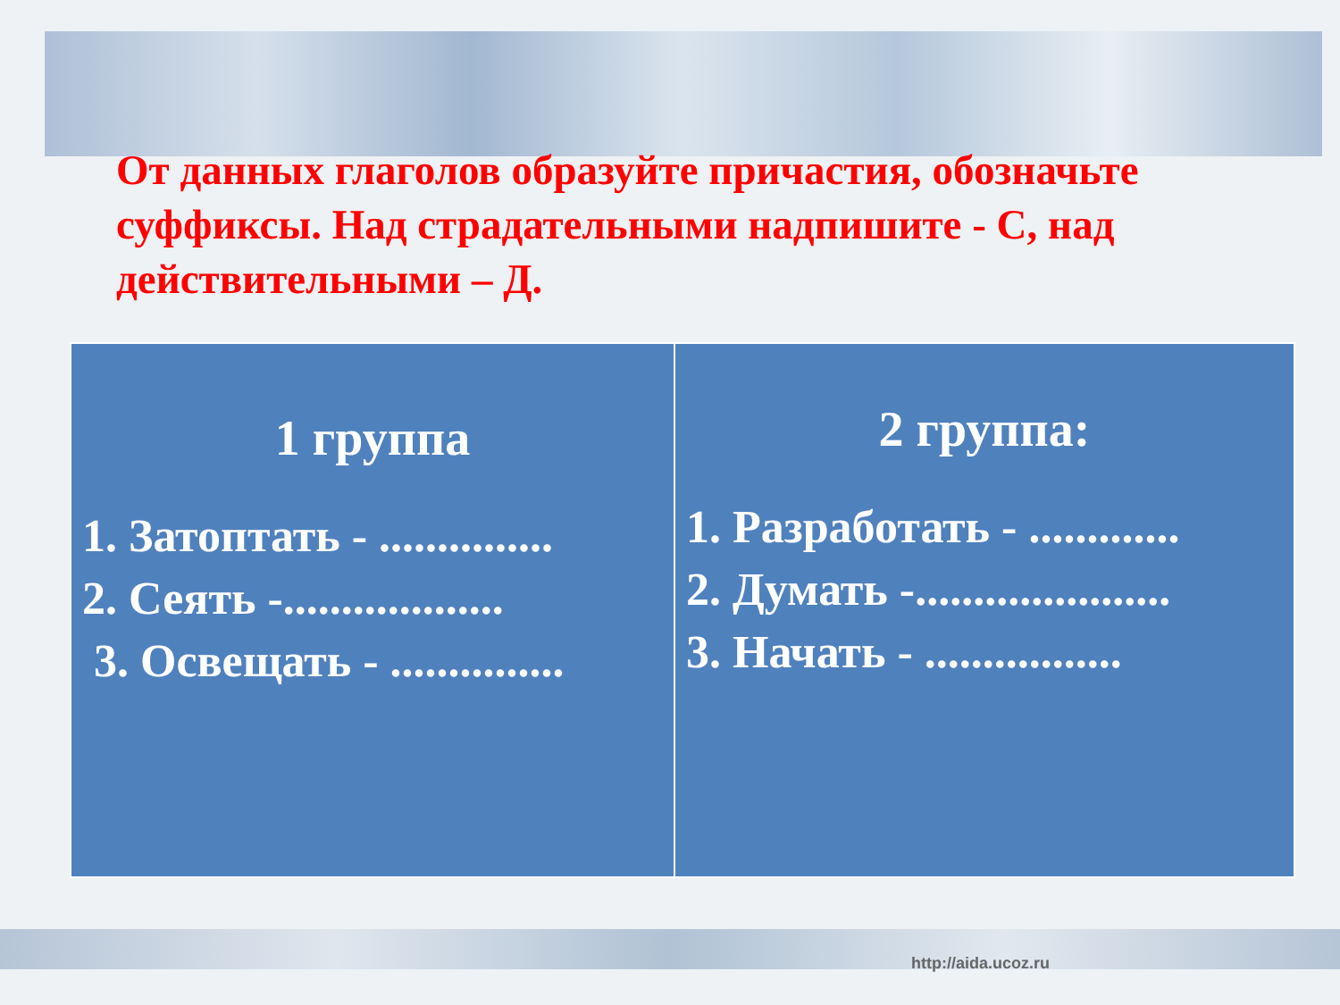От данных глаголов образуйте причастия, обозначьте суффиксы. Над страдательными надпишите - С, над действительными – Д.
| 1 группа 1. Затоптать - ............... 2. Сеять -................... 3. Освещать - ............... | 2 группа: 1. Разработать - ............. 2. Думать -...................... 3. Начать - ................. |
http://aida.ucoz.ru